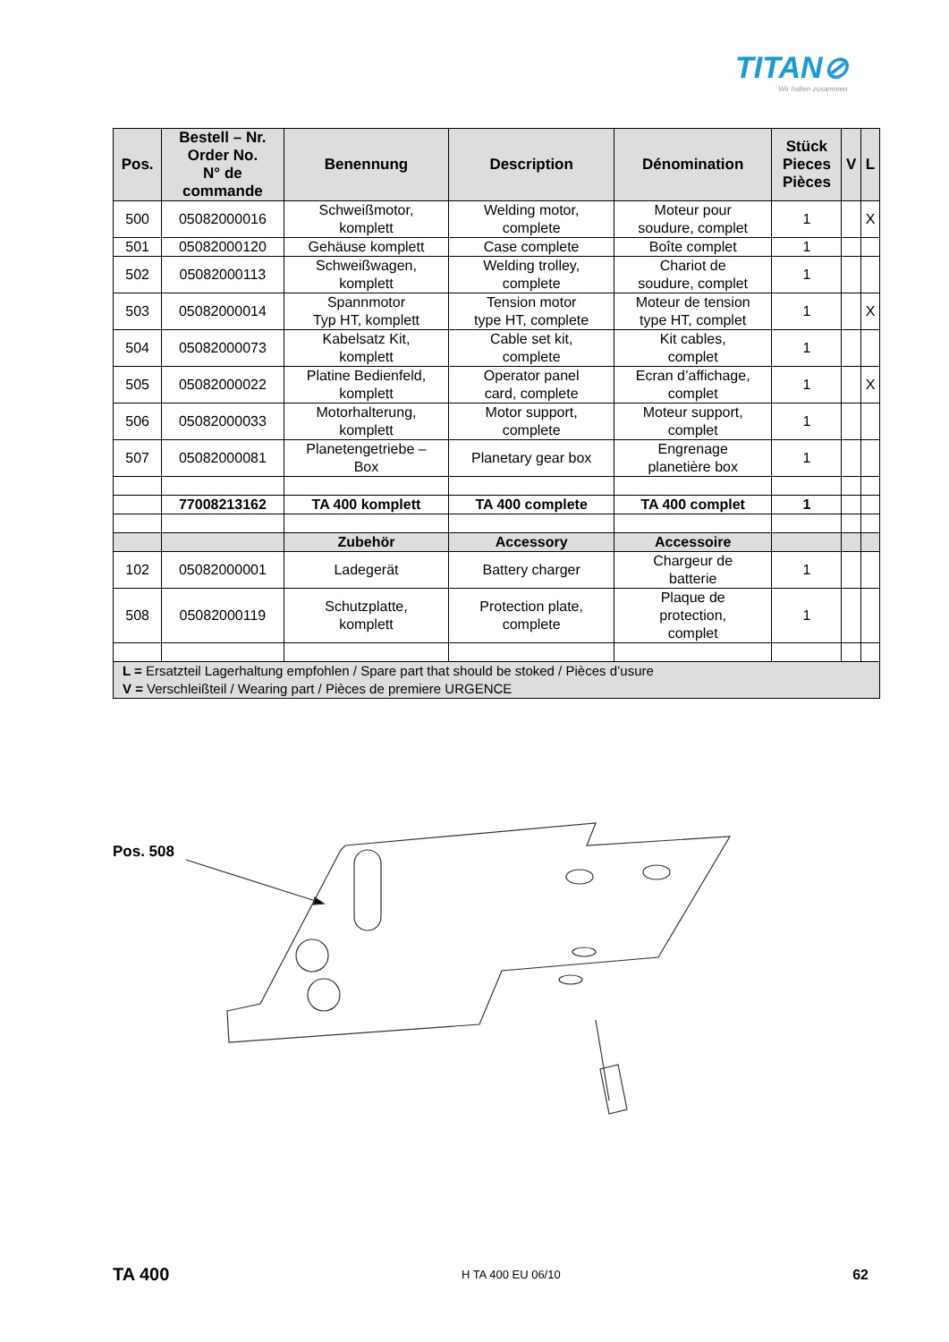TITAN⊘
Wir halten zusammen
| Pos. | Bestell – Nr. Order No. N° de commande | Benennung | Description | Dénomination | Stück Pieces Pièces | V | L |
| --- | --- | --- | --- | --- | --- | --- | --- |
| 500 | 05082000016 | Schweißmotor, komplett | Welding motor, complete | Moteur pour soudure, complet | 1 | | X |
| 501 | 05082000120 | Gehäuse komplett | Case complete | Boîte complet | 1 | | |
| 502 | 05082000113 | Schweißwagen, komplett | Welding trolley, complete | Chariot de soudure, complet | 1 | | |
| 503 | 05082000014 | Spannmotor Typ HT, komplett | Tension motor type HT, complete | Moteur de tension type HT, complet | 1 | | X |
| 504 | 05082000073 | Kabelsatz Kit, komplett | Cable set kit, complete | Kit cables, complet | 1 | | |
| 505 | 05082000022 | Platine Bedienfeld, komplett | Operator panel card, complete | Ecran d’affichage, complet | 1 | | X |
| 506 | 05082000033 | Motorhalterung, komplett | Motor support, complete | Moteur support, complet | 1 | | |
| 507 | 05082000081 | Planetengetriebe – Box | Planetary gear box | Engrenage planetière box | 1 | | |
| | 77008213162 | TA 400 komplett | TA 400 complete | TA 400 complet | 1 | | |
| | | Zubehör | Accessory | Accessoire | | | |
| 102 | 05082000001 | Ladegerät | Battery charger | Chargeur de batterie | 1 | | |
| 508 | 05082000119 | Schutzplatte, komplett | Protection plate, complete | Plaque de protection, complet | 1 | | |
| L = Ersatzteil Lagerhaltung empfohlen / Spare part that should be stoked / Pièces d’usure V = Verschleißteil / Wearing part / Pièces de premiere URGENCE | | | | | | | |
Pos. 508
TA 400 H TA 400 EU 06/10 62